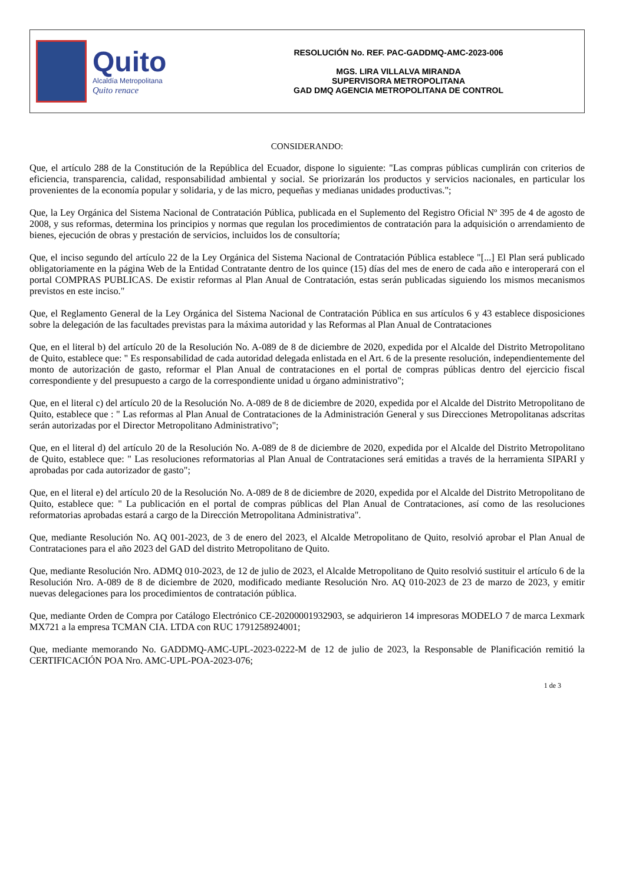Quito
Alcaldía Metropolitana
Quito renace
RESOLUCIÓN No. REF. PAC-GADDMQ-AMC-2023-006
MGS. LIRA VILLALVA MIRANDA
SUPERVISORA METROPOLITANA
GAD DMQ AGENCIA METROPOLITANA DE CONTROL
CONSIDERANDO:
Que, el artículo 288 de la Constitución de la República del Ecuador, dispone lo siguiente: "Las compras públicas cumplirán con criterios de eficiencia, transparencia, calidad, responsabilidad ambiental y social. Se priorizarán los productos y servicios nacionales, en particular los provenientes de la economía popular y solidaria, y de las micro, pequeñas y medianas unidades productivas.";
Que, la Ley Orgánica del Sistema Nacional de Contratación Pública, publicada en el Suplemento del Registro Oficial Nº 395 de 4 de agosto de 2008, y sus reformas, determina los principios y normas que regulan los procedimientos de contratación para la adquisición o arrendamiento de bienes, ejecución de obras y prestación de servicios, incluidos los de consultoría;
Que, el inciso segundo del artículo 22 de la Ley Orgánica del Sistema Nacional de Contratación Pública establece "[...] El Plan será publicado obligatoriamente en la página Web de la Entidad Contratante dentro de los quince (15) días del mes de enero de cada año e interoperará con el portal COMPRAS PUBLICAS. De existir reformas al Plan Anual de Contratación, estas serán publicadas siguiendo los mismos mecanismos previstos en este inciso."
Que, el Reglamento General de la Ley Orgánica del Sistema Nacional de Contratación Pública en sus artículos 6 y 43 establece disposiciones sobre la delegación de las facultades previstas para la máxima autoridad y las Reformas al Plan Anual de Contrataciones
Que, en el literal b) del artículo 20 de la Resolución No. A-089 de 8 de diciembre de 2020, expedida por el Alcalde del Distrito Metropolitano de Quito, establece que: " Es responsabilidad de cada autoridad delegada enlistada en el Art. 6 de la presente resolución, independientemente del monto de autorización de gasto, reformar el Plan Anual de contrataciones en el portal de compras públicas dentro del ejercicio fiscal correspondiente y del presupuesto a cargo de la correspondiente unidad u órgano administrativo";
Que, en el literal c) del artículo 20 de la Resolución No. A-089 de 8 de diciembre de 2020, expedida por el Alcalde del Distrito Metropolitano de Quito, establece que : " Las reformas al Plan Anual de Contrataciones de la Administración General y sus Direcciones Metropolitanas adscritas serán autorizadas por el Director Metropolitano Administrativo";
Que, en el literal d) del artículo 20 de la Resolución No. A-089 de 8 de diciembre de 2020, expedida por el Alcalde del Distrito Metropolitano de Quito, establece que: " Las resoluciones reformatorias al Plan Anual de Contrataciones será emitidas a través de la herramienta SIPARI y aprobadas por cada autorizador de gasto";
Que, en el literal e) del artículo 20 de la Resolución No. A-089 de 8 de diciembre de 2020, expedida por el Alcalde del Distrito Metropolitano de Quito, establece que: " La publicación en el portal de compras públicas del Plan Anual de Contrataciones, así como de las resoluciones reformatorias aprobadas estará a cargo de la Dirección Metropolitana Administrativa".
Que, mediante Resolución No. AQ 001-2023, de 3 de enero del 2023, el Alcalde Metropolitano de Quito, resolvió aprobar el Plan Anual de Contrataciones para el año 2023 del GAD del distrito Metropolitano de Quito.
Que, mediante Resolución Nro. ADMQ 010-2023, de 12 de julio de 2023, el Alcalde Metropolitano de Quito resolvió sustituir el artículo 6 de la Resolución Nro. A-089 de 8 de diciembre de 2020, modificado mediante Resolución Nro. AQ 010-2023 de 23 de marzo de 2023, y emitir nuevas delegaciones para los procedimientos de contratación pública.
Que, mediante Orden de Compra por Catálogo Electrónico CE-20200001932903, se adquirieron 14 impresoras MODELO 7 de marca Lexmark MX721 a la empresa TCMAN CIA. LTDA con RUC 1791258924001;
Que, mediante memorando No. GADDMQ-AMC-UPL-2023-0222-M de 12 de julio de 2023, la Responsable de Planificación remitió la CERTIFICACIÓN POA Nro. AMC-UPL-POA-2023-076;
1 de 3